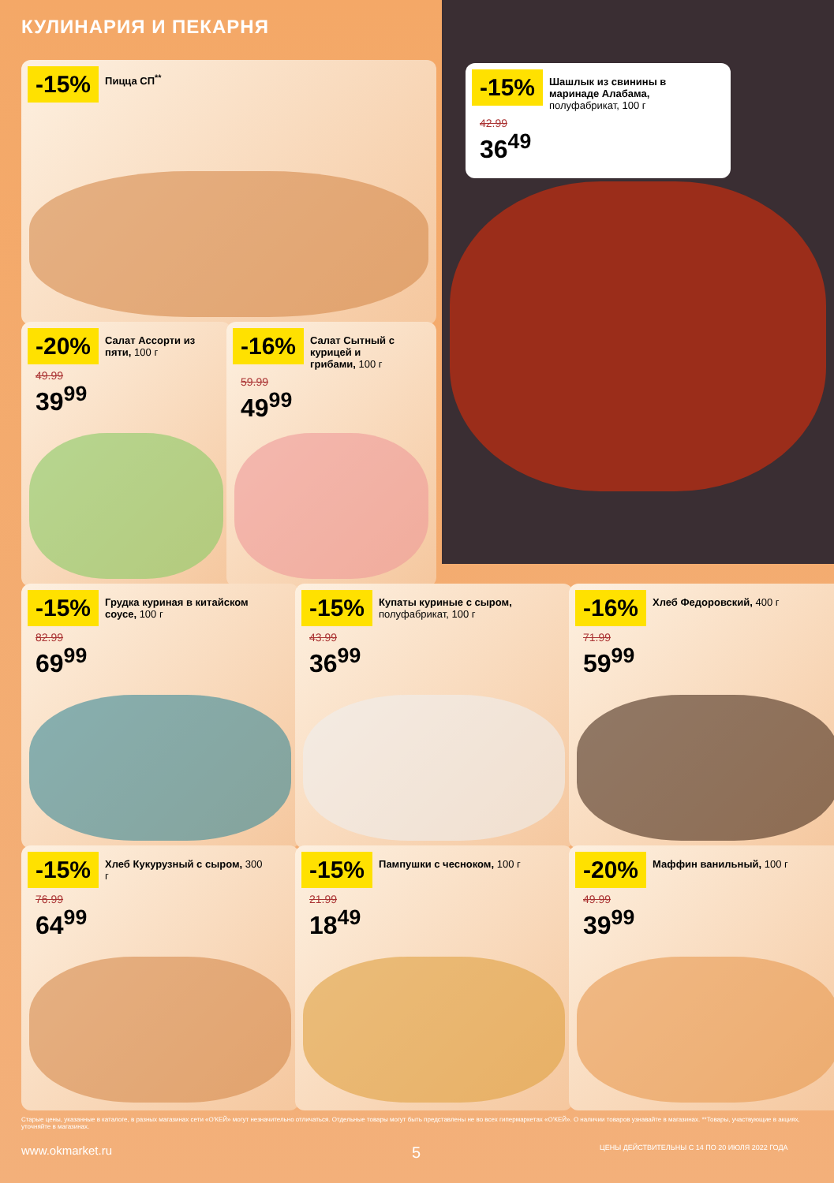КУЛИНАРИЯ И ПЕКАРНЯ
-15% Шашлык из свинины в маринаде Алабама, полуфабрикат, 100 г
42.99
36<sup>49</sup>
-15% Пицца СП<sup>**</sup>
-20% Салат Ассорти из пяти, 100 г
49.99
39<sup>99</sup>
-16% Салат Сытный с курицей и грибами, 100 г
59.99
49<sup>99</sup>
-15% Грудка куриная в китайском соусе, 100 г
82.99
69<sup>99</sup>
-15% Купаты куриные с сыром, полуфабрикат, 100 г
43.99
36<sup>99</sup>
-16% Хлеб Федоровский, 400 г
71.99
59<sup>99</sup>
-15% Хлеб Кукурузный с сыром, 300 г
76.99
64<sup>99</sup>
-15% Пампушки с чесноком, 100 г
21.99
18<sup>49</sup>
-20% Маффин ванильный, 100 г
49.99
39<sup>99</sup>
Старые цены, указанные в каталоге, в разных магазинах сети «О'КЕЙ» могут незначительно отличаться. Отдельные товары могут быть представлены не во всех гипермаркетах «О'КЕЙ». О наличии товаров узнавайте в магазинах. **Товары, участвующие в акциях, уточняйте в магазинах.
www.okmarket.ru 5
ЦЕНЫ ДЕЙСТВИТЕЛЬНЫ С 14 ПО 20 ИЮЛЯ 2022 ГОДА